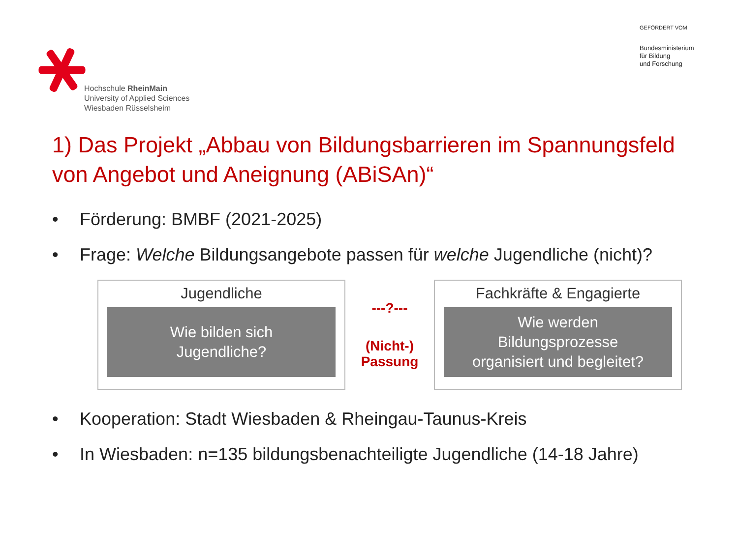Hochschule RheinMain
University of Applied Sciences
Wiesbaden Rüsselsheim
GEFÖRDERT VOM
Bundesministerium
für Bildung
und Forschung
1) Das Projekt „Abbau von Bildungsbarrieren im Spannungsfeld von Angebot und Aneignung (ABiSAn)“
• Förderung: BMBF (2021-2025)
• Frage: Welche Bildungsangebote passen für welche Jugendliche (nicht)?
Jugendliche
Wie bilden sich
Jugendliche?
---?---
(Nicht-)
Passung
Fachkräfte & Engagierte
Wie werden
Bildungsprozesse
organisiert und begleitet?
• Kooperation: Stadt Wiesbaden & Rheingau-Taunus-Kreis
• In Wiesbaden: n=135 bildungsbenachteiligte Jugendliche (14-18 Jahre)